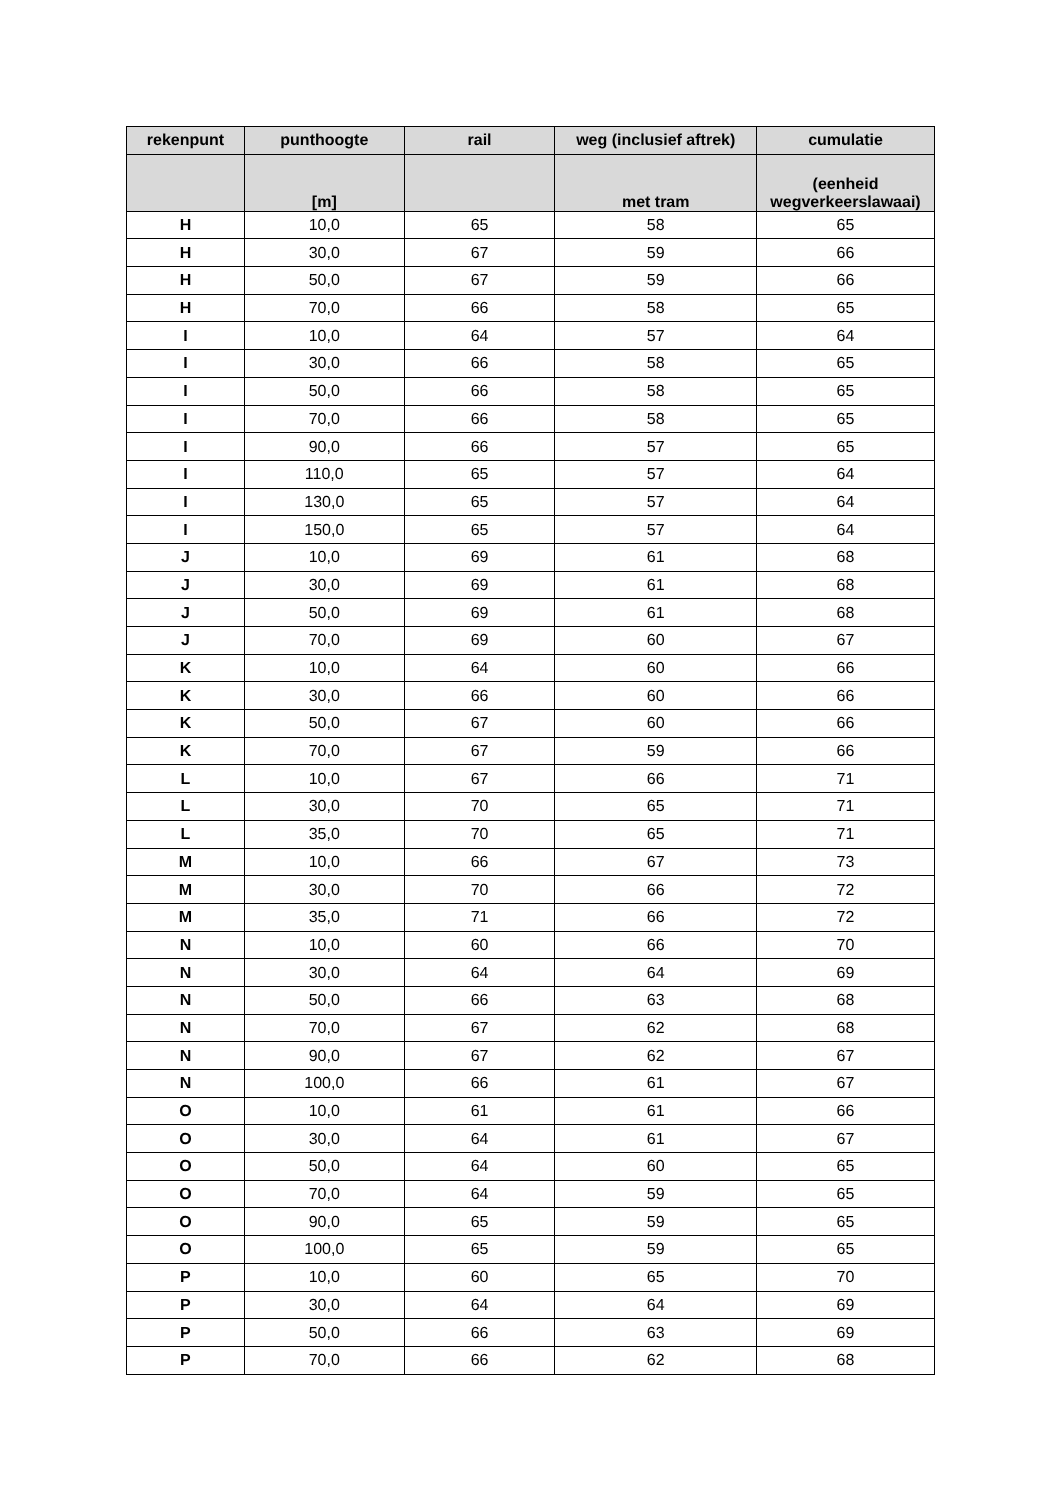| rekenpunt | punthoogte | rail | weg (inclusief aftrek) | cumulatie |
| --- | --- | --- | --- | --- |
| | [m] | | met tram | (eenheid wegverkeerslawaai) |
| H | 10,0 | 65 | 58 | 65 |
| H | 30,0 | 67 | 59 | 66 |
| H | 50,0 | 67 | 59 | 66 |
| H | 70,0 | 66 | 58 | 65 |
| I | 10,0 | 64 | 57 | 64 |
| I | 30,0 | 66 | 58 | 65 |
| I | 50,0 | 66 | 58 | 65 |
| I | 70,0 | 66 | 58 | 65 |
| I | 90,0 | 66 | 57 | 65 |
| I | 110,0 | 65 | 57 | 64 |
| I | 130,0 | 65 | 57 | 64 |
| I | 150,0 | 65 | 57 | 64 |
| J | 10,0 | 69 | 61 | 68 |
| J | 30,0 | 69 | 61 | 68 |
| J | 50,0 | 69 | 61 | 68 |
| J | 70,0 | 69 | 60 | 67 |
| K | 10,0 | 64 | 60 | 66 |
| K | 30,0 | 66 | 60 | 66 |
| K | 50,0 | 67 | 60 | 66 |
| K | 70,0 | 67 | 59 | 66 |
| L | 10,0 | 67 | 66 | 71 |
| L | 30,0 | 70 | 65 | 71 |
| L | 35,0 | 70 | 65 | 71 |
| M | 10,0 | 66 | 67 | 73 |
| M | 30,0 | 70 | 66 | 72 |
| M | 35,0 | 71 | 66 | 72 |
| N | 10,0 | 60 | 66 | 70 |
| N | 30,0 | 64 | 64 | 69 |
| N | 50,0 | 66 | 63 | 68 |
| N | 70,0 | 67 | 62 | 68 |
| N | 90,0 | 67 | 62 | 67 |
| N | 100,0 | 66 | 61 | 67 |
| O | 10,0 | 61 | 61 | 66 |
| O | 30,0 | 64 | 61 | 67 |
| O | 50,0 | 64 | 60 | 65 |
| O | 70,0 | 64 | 59 | 65 |
| O | 90,0 | 65 | 59 | 65 |
| O | 100,0 | 65 | 59 | 65 |
| P | 10,0 | 60 | 65 | 70 |
| P | 30,0 | 64 | 64 | 69 |
| P | 50,0 | 66 | 63 | 69 |
| P | 70,0 | 66 | 62 | 68 |